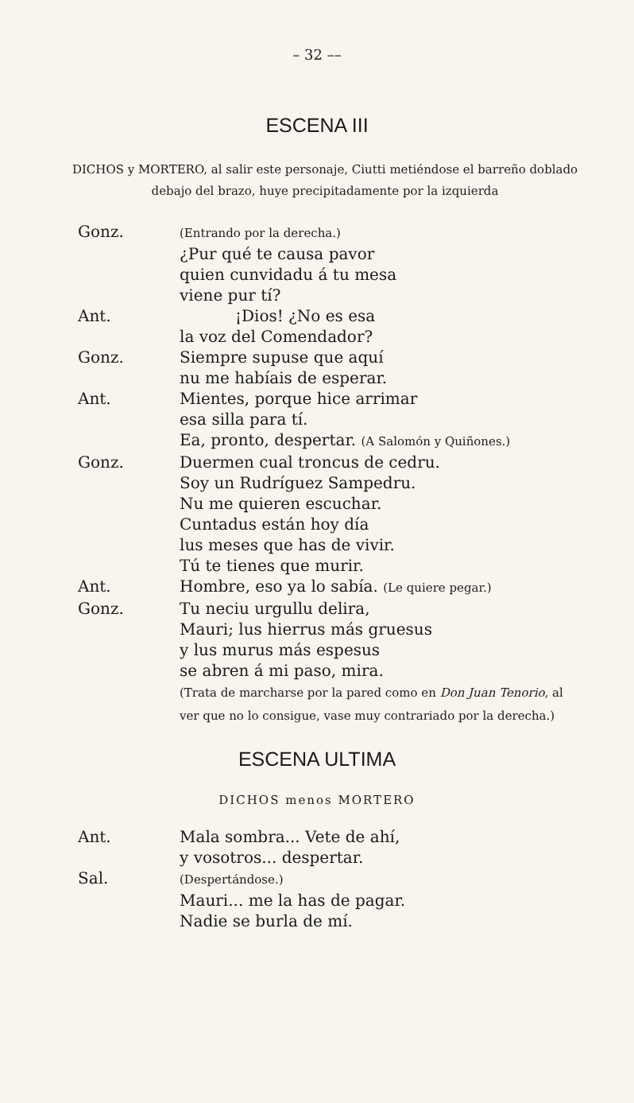– 32 ––
ESCENA III
DICHOS y MORTERO, al salir este personaje, Ciutti metiéndose el barreño doblado debajo del brazo, huye precipitadamente por la izquierda
Gonz.
(Entrando por la derecha.)
¿Pur qué te causa pavor
quien cunvidadu á tu mesa
viene pur tí?
Ant. ¡Dios! ¿No es esa
la voz del Comendador?
Gonz. Siempre supuse que aquí
nu me habíais de esperar.
Ant. Mientes, porque hice arrimar
esa silla para tí.
Ea, pronto, despertar. (A Salomón y Quiñones.)
Gonz. Duermen cual troncus de cedru.
Soy un Rudríguez Sampedru.
Nu me quieren escuchar.
Cuntadus están hoy día
lus meses que has de vivir.
Tú te tienes que murir.
Ant. Hombre, eso ya lo sabía. (Le quiere pegar.)
Gonz. Tu neciu urgullu delira,
Mauri; lus hierrus más gruesus
y lus murus más espesus
se abren á mi paso, mira.
(Trata de marcharse por la pared como en Don Juan Tenorio, al ver que no lo consigue, vase muy contrariado por la derecha.)
ESCENA ULTIMA
DICHOS menos MORTERO
Ant. Mala sombra... Vete de ahí,
y vosotros... despertar.
Sal.
(Despertándose.)
Mauri... me la has de pagar.
Nadie se burla de mí.